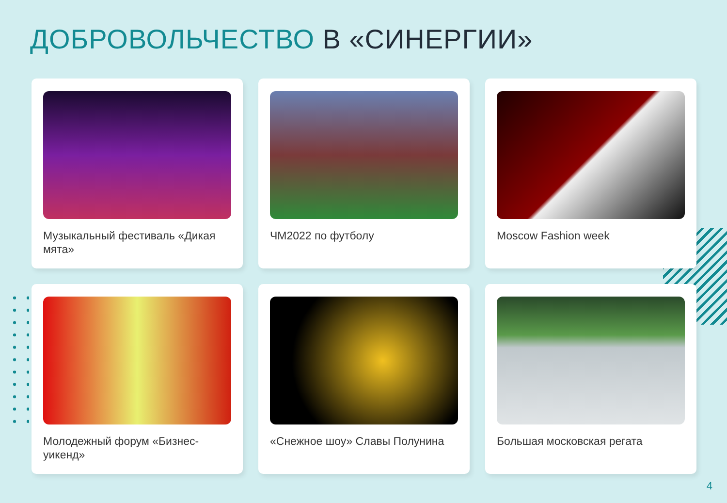ДОБРОВОЛЬЧЕСТВО В «СИНЕРГИИ»
Музыкальный фестиваль «Дикая мята»
ЧМ2022 по футболу
Moscow Fashion week
Молодежный форум «Бизнес-уикенд»
«Снежное шоу» Славы Полунина
Большая московская регата
4